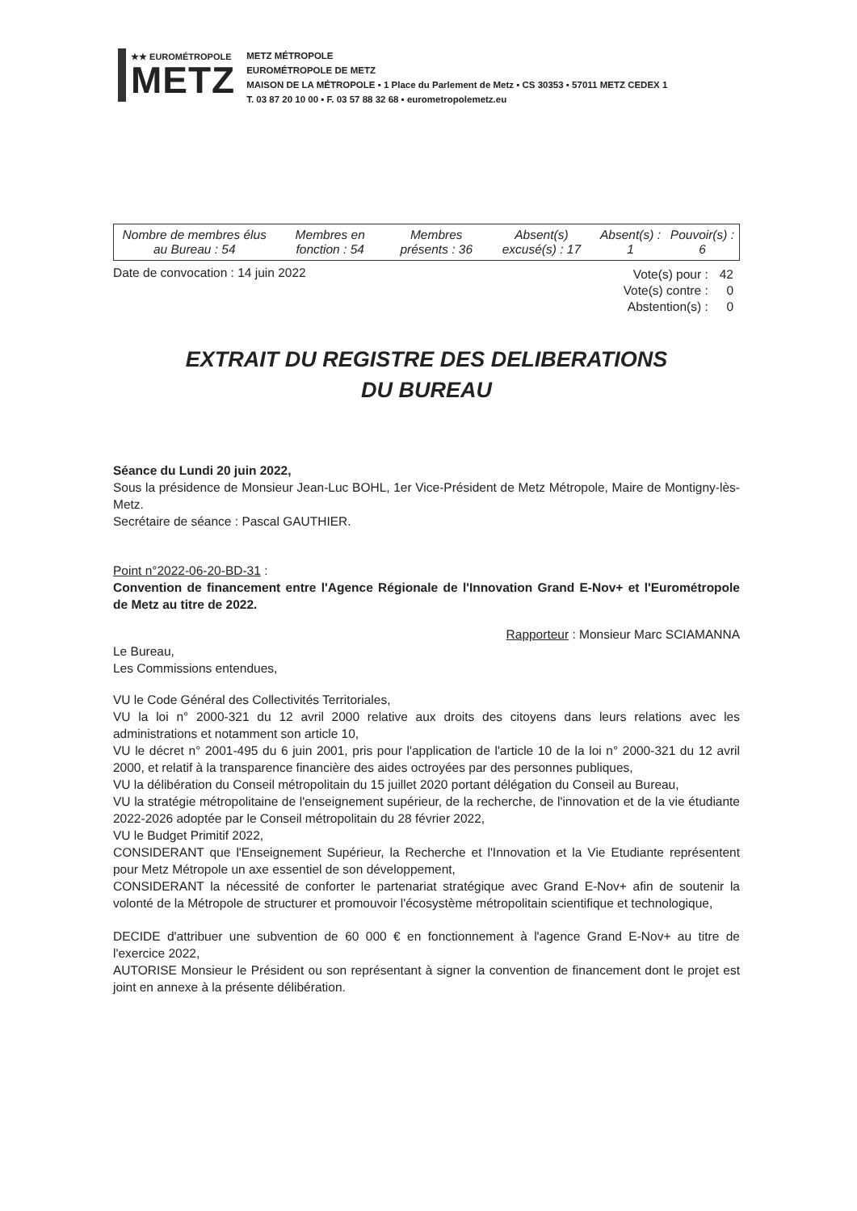★★ EUROMÉTROPOLE
METZ
METZ MÉTROPOLE
EUROMÉTROPOLE DE METZ
MAISON DE LA MÉTROPOLE ▪ 1 Place du Parlement de Metz ▪ CS 30353 ▪ 57011 METZ CEDEX 1
T. 03 87 20 10 00 ▪ F. 03 57 88 32 68 ▪ eurometropolemetz.eu
| Nombre de membres élus au Bureau : 54 | Membres en fonction : 54 | Membres présents : 36 | Absent(s) excusé(s) : 17 | Absent(s) : 1 | Pouvoir(s) : 6 |
Date de convocation : 14 juin 2022
| Vote(s) pour : | 42 |
| Vote(s) contre : | 0 |
| Abstention(s) : | 0 |
EXTRAIT DU REGISTRE DES DELIBERATIONS
DU BUREAU
Séance du Lundi 20 juin 2022,
Sous la présidence de Monsieur Jean-Luc BOHL, 1er Vice-Président de Metz Métropole, Maire de Montigny-lès-Metz.
Secrétaire de séance : Pascal GAUTHIER.
Point n°2022-06-20-BD-31 :
Convention de financement entre l'Agence Régionale de l'Innovation Grand E-Nov+ et l'Eurométropole de Metz au titre de 2022.
Rapporteur : Monsieur Marc SCIAMANNA
Le Bureau,
Les Commissions entendues,
VU le Code Général des Collectivités Territoriales,
VU la loi n° 2000-321 du 12 avril 2000 relative aux droits des citoyens dans leurs relations avec les administrations et notamment son article 10,
VU le décret n° 2001-495 du 6 juin 2001, pris pour l'application de l'article 10 de la loi n° 2000-321 du 12 avril 2000, et relatif à la transparence financière des aides octroyées par des personnes publiques,
VU la délibération du Conseil métropolitain du 15 juillet 2020 portant délégation du Conseil au Bureau,
VU la stratégie métropolitaine de l'enseignement supérieur, de la recherche, de l'innovation et de la vie étudiante 2022-2026 adoptée par le Conseil métropolitain du 28 février 2022,
VU le Budget Primitif 2022,
CONSIDERANT que l'Enseignement Supérieur, la Recherche et l'Innovation et la Vie Etudiante représentent pour Metz Métropole un axe essentiel de son développement,
CONSIDERANT la nécessité de conforter le partenariat stratégique avec Grand E-Nov+ afin de soutenir la volonté de la Métropole de structurer et promouvoir l'écosystème métropolitain scientifique et technologique,
DECIDE d'attribuer une subvention de 60 000 € en fonctionnement à l'agence Grand E-Nov+ au titre de l'exercice 2022,
AUTORISE Monsieur le Président ou son représentant à signer la convention de financement dont le projet est joint en annexe à la présente délibération.